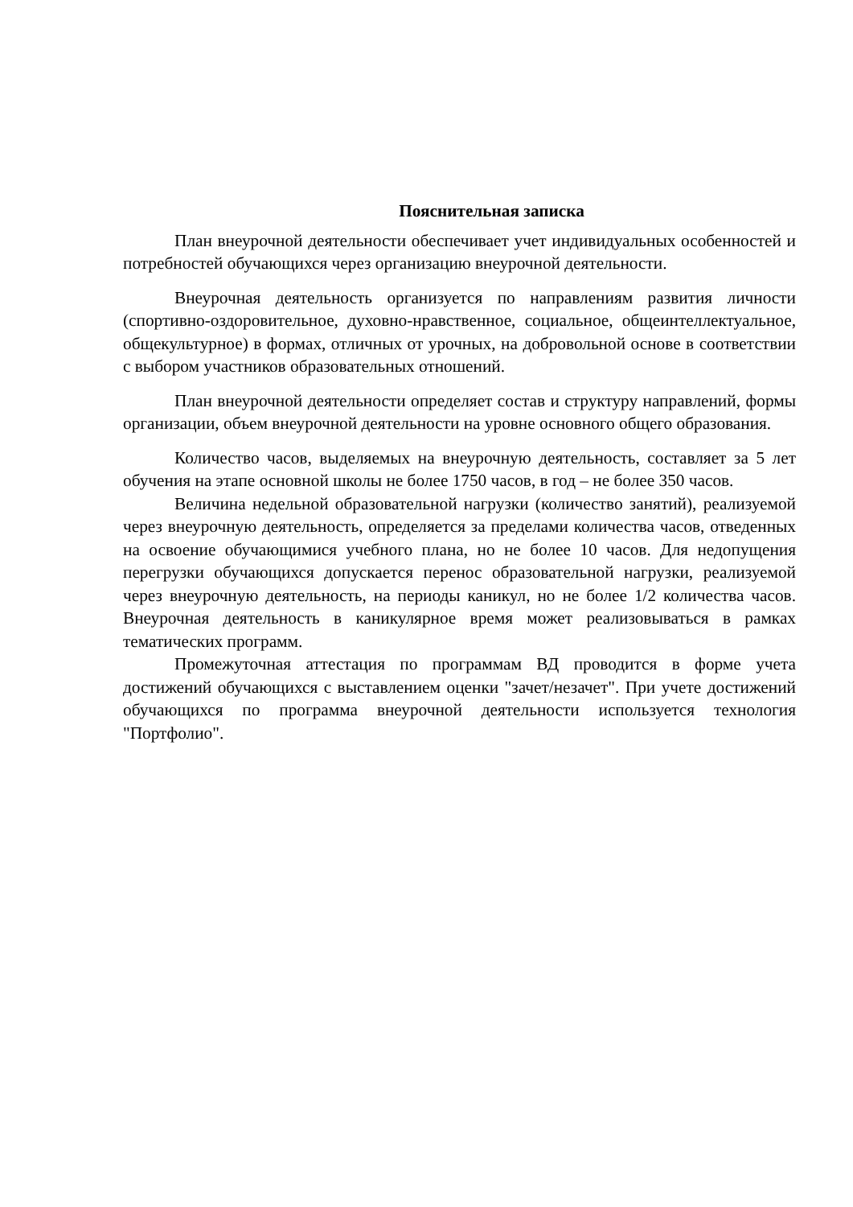Пояснительная записка
План внеурочной деятельности обеспечивает учет индивидуальных особенностей и потребностей обучающихся через организацию внеурочной деятельности.
Внеурочная деятельность организуется по направлениям развития личности (спортивно-оздоровительное, духовно-нравственное, социальное, общеинтеллектуальное, общекультурное) в формах, отличных от урочных, на добровольной основе в соответствии с выбором участников образовательных отношений.
План внеурочной деятельности определяет состав и структуру направлений, формы организации, объем внеурочной деятельности на уровне основного общего образования.
Количество часов, выделяемых на внеурочную деятельность, составляет за 5 лет обучения на этапе основной школы не более 1750 часов, в год – не более 350 часов.
Величина недельной образовательной нагрузки (количество занятий), реализуемой через внеурочную деятельность, определяется за пределами количества часов, отведенных на освоение обучающимися учебного плана, но не более 10 часов. Для недопущения перегрузки обучающихся допускается перенос образовательной нагрузки, реализуемой через внеурочную деятельность, на периоды каникул, но не более 1/2 количества часов. Внеурочная деятельность в каникулярное время может реализовываться в рамках тематических программ.
Промежуточная аттестация по программам ВД проводится в форме учета достижений обучающихся с выставлением оценки "зачет/незачет". При учете достижений обучающихся по программа внеурочной деятельности используется технология "Портфолио".